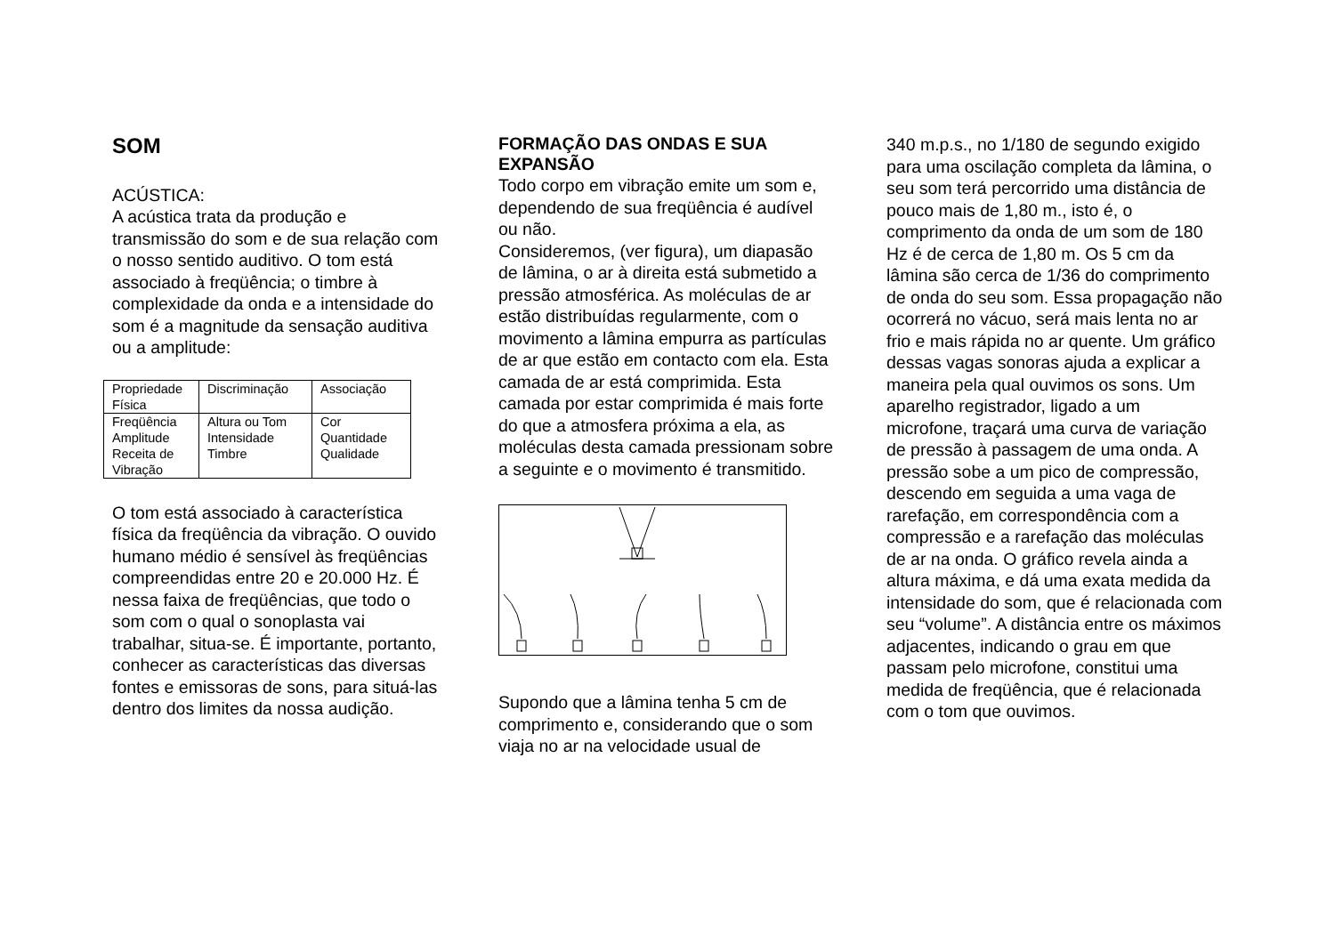SOM
ACÚSTICA:
A acústica trata da produção e transmissão do som e de sua relação com o nosso sentido auditivo. O tom está associado à freqüência; o timbre à complexidade da onda e a intensidade do som é a magnitude da sensação auditiva ou a amplitude:
| Propriedade Física | Discriminação | Associação |
| Freqüência Amplitude Receita de Vibração | Altura ou Tom Intensidade Timbre | Cor Quantidade Qualidade |
O tom está associado à característica física da freqüência da vibração. O ouvido humano médio é sensível às freqüências compreendidas entre 20 e 20.000 Hz. É nessa faixa de freqüências, que todo o som com o qual o sonoplasta vai trabalhar, situa-se. É importante, portanto, conhecer as características das diversas fontes e emissoras de sons, para situá-las dentro dos limites da nossa audição.
FORMAÇÃO DAS ONDAS E SUA EXPANSÃO
Todo corpo em vibração emite um som e, dependendo de sua freqüência é audível ou não.
Consideremos, (ver figura), um diapasão de lâmina, o ar à direita está submetido a pressão atmosférica. As moléculas de ar estão distribuídas regularmente, com o movimento a lâmina empurra as partículas de ar que estão em contacto com ela. Esta camada de ar está comprimida. Esta camada por estar comprimida é mais forte do que a atmosfera próxima a ela, as moléculas desta camada pressionam sobre a seguinte e o movimento é transmitido.
Supondo que a lâmina tenha 5 cm de comprimento e, considerando que o som viaja no ar na velocidade usual de
340 m.p.s., no 1/180 de segundo exigido para uma oscilação completa da lâmina, o seu som terá percorrido uma distância de pouco mais de 1,80 m., isto é, o comprimento da onda de um som de 180 Hz é de cerca de 1,80 m. Os 5 cm da lâmina são cerca de 1/36 do comprimento de onda do seu som. Essa propagação não ocorrerá no vácuo, será mais lenta no ar frio e mais rápida no ar quente. Um gráfico dessas vagas sonoras ajuda a explicar a maneira pela qual ouvimos os sons. Um aparelho registrador, ligado a um microfone, traçará uma curva de variação de pressão à passagem de uma onda. A pressão sobe a um pico de compressão, descendo em seguida a uma vaga de rarefação, em correspondência com a compressão e a rarefação das moléculas de ar na onda. O gráfico revela ainda a altura máxima, e dá uma exata medida da intensidade do som, que é relacionada com seu “volume”. A distância entre os máximos adjacentes, indicando o grau em que passam pelo microfone, constitui uma medida de freqüência, que é relacionada com o tom que ouvimos.